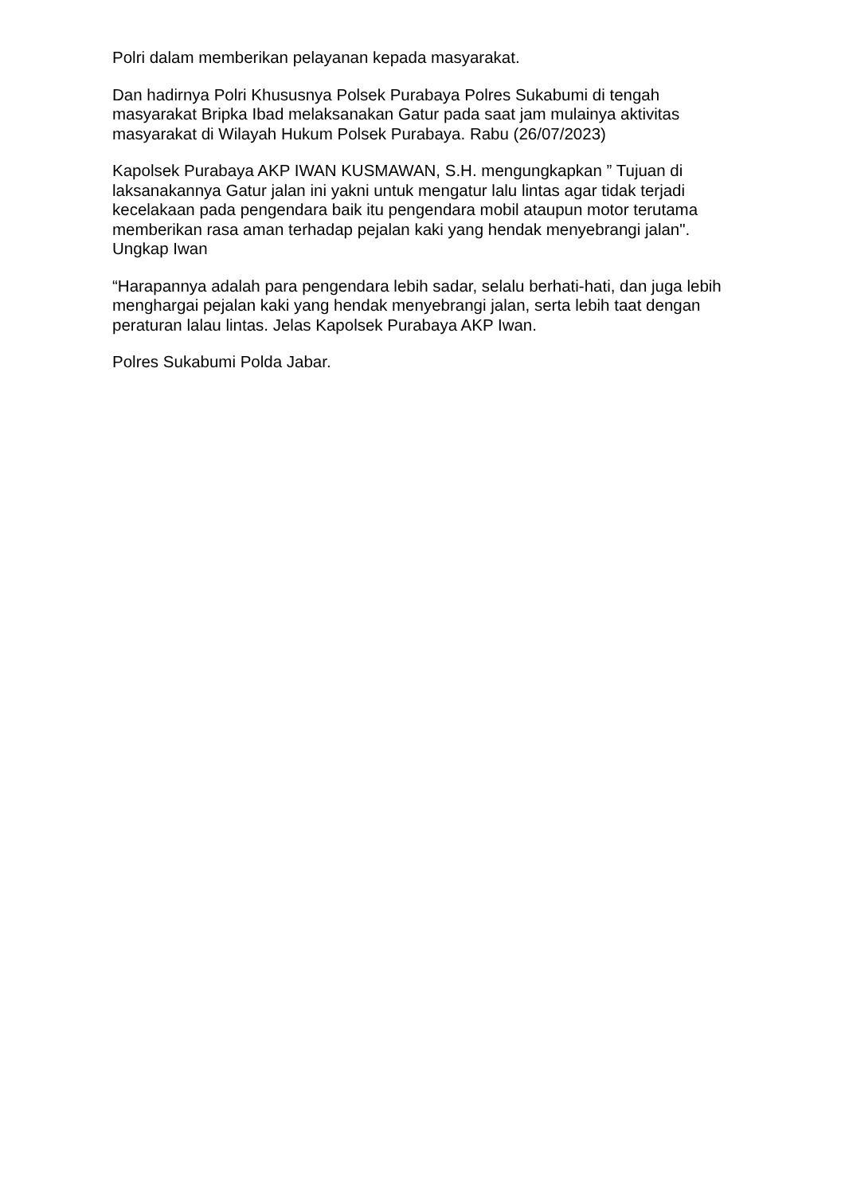Polri dalam memberikan pelayanan kepada masyarakat.
Dan hadirnya Polri Khususnya Polsek Purabaya Polres Sukabumi di tengah masyarakat Bripka Ibad melaksanakan Gatur pada saat jam mulainya aktivitas masyarakat di Wilayah Hukum Polsek Purabaya. Rabu (26/07/2023)
Kapolsek Purabaya AKP IWAN KUSMAWAN, S.H. mengungkapkan ” Tujuan di laksanakannya Gatur jalan ini yakni untuk mengatur lalu lintas agar tidak terjadi kecelakaan pada pengendara baik itu pengendara mobil ataupun motor terutama memberikan rasa aman terhadap pejalan kaki yang hendak menyebrangi jalan". Ungkap Iwan
“Harapannya adalah para pengendara lebih sadar, selalu berhati-hati, dan juga lebih menghargai pejalan kaki yang hendak menyebrangi jalan, serta lebih taat dengan peraturan lalau lintas. Jelas Kapolsek Purabaya AKP Iwan.
Polres Sukabumi Polda Jabar.